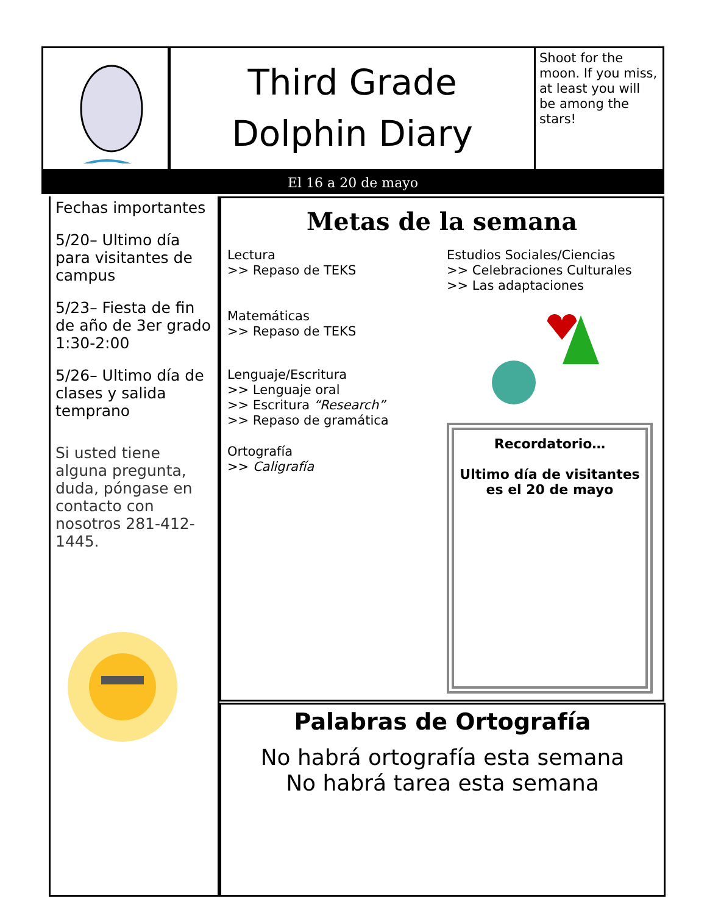Third Grade
Dolphin Diary
Shoot for the moon. If you miss, at least you will be among the stars!
El 16 a 20 de mayo
Fechas importantes
5/20– Ultimo día para visitantes de campus
5/23– Fiesta de fin de año de 3er grado 1:30-2:00
5/26– Ultimo día de clases y salida temprano
Si usted tiene alguna pregunta, duda, póngase en contacto con nosotros 281-412-1445.
Metas de la semana
Lectura
>> Repaso de TEKS
Matemáticas
>> Repaso de TEKS
Lenguaje/Escritura
>> Lenguaje oral
>> Escritura “Research”
>> Repaso de gramática
Ortografía
>> Caligrafía
Estudios Sociales/Ciencias
>> Celebraciones Culturales
>> Las adaptaciones
Recordatorio…
Ultimo día de visitantes es el 20 de mayo
Palabras de Ortografía
No habrá ortografía esta semana
No habrá tarea esta semana